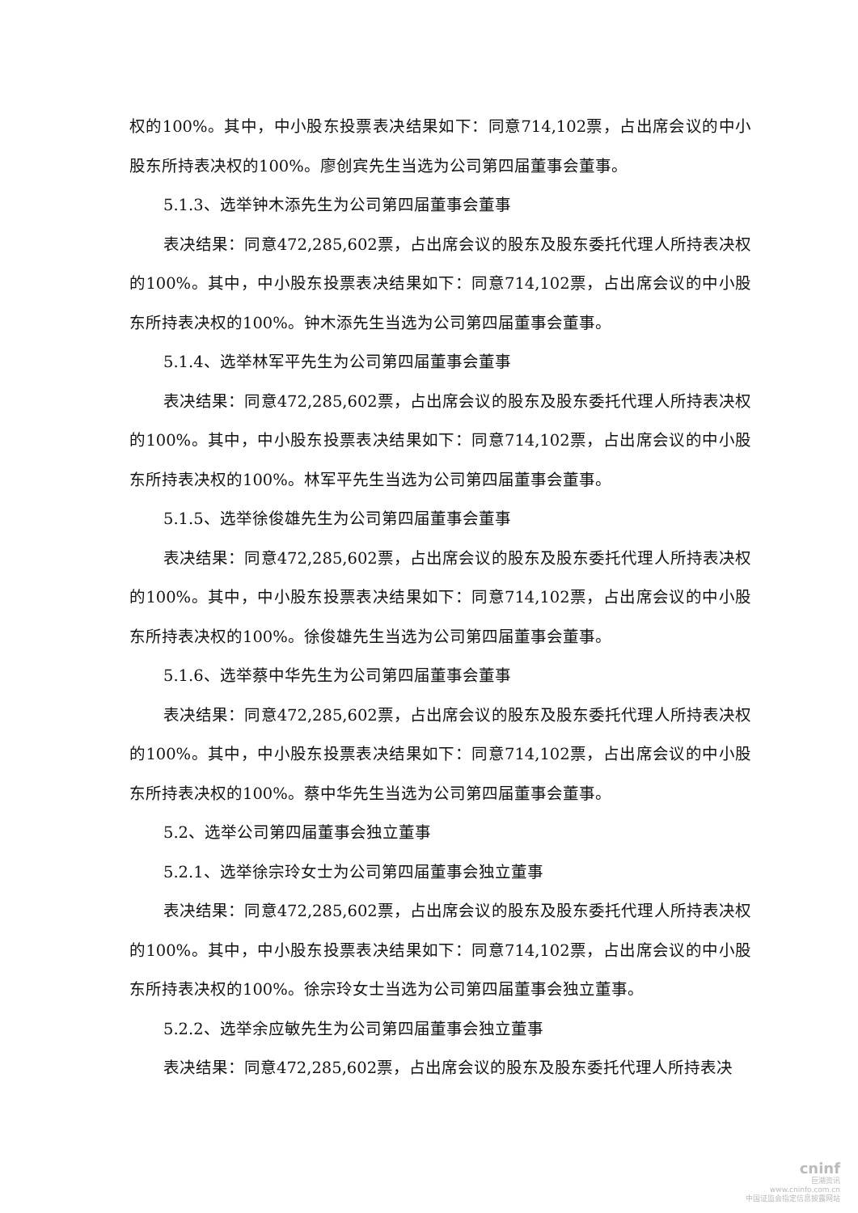权的100%。其中，中小股东投票表决结果如下：同意714,102票，占出席会议的中小股东所持表决权的100%。廖创宾先生当选为公司第四届董事会董事。
5.1.3、选举钟木添先生为公司第四届董事会董事
表决结果：同意472,285,602票，占出席会议的股东及股东委托代理人所持表决权的100%。其中，中小股东投票表决结果如下：同意714,102票，占出席会议的中小股东所持表决权的100%。钟木添先生当选为公司第四届董事会董事。
5.1.4、选举林军平先生为公司第四届董事会董事
表决结果：同意472,285,602票，占出席会议的股东及股东委托代理人所持表决权的100%。其中，中小股东投票表决结果如下：同意714,102票，占出席会议的中小股东所持表决权的100%。林军平先生当选为公司第四届董事会董事。
5.1.5、选举徐俊雄先生为公司第四届董事会董事
表决结果：同意472,285,602票，占出席会议的股东及股东委托代理人所持表决权的100%。其中，中小股东投票表决结果如下：同意714,102票，占出席会议的中小股东所持表决权的100%。徐俊雄先生当选为公司第四届董事会董事。
5.1.6、选举蔡中华先生为公司第四届董事会董事
表决结果：同意472,285,602票，占出席会议的股东及股东委托代理人所持表决权的100%。其中，中小股东投票表决结果如下：同意714,102票，占出席会议的中小股东所持表决权的100%。蔡中华先生当选为公司第四届董事会董事。
5.2、选举公司第四届董事会独立董事
5.2.1、选举徐宗玲女士为公司第四届董事会独立董事
表决结果：同意472,285,602票，占出席会议的股东及股东委托代理人所持表决权的100%。其中，中小股东投票表决结果如下：同意714,102票，占出席会议的中小股东所持表决权的100%。徐宗玲女士当选为公司第四届董事会独立董事。
5.2.2、选举余应敏先生为公司第四届董事会独立董事
表决结果：同意472,285,602票，占出席会议的股东及股东委托代理人所持表决
cninf
巨潮资讯
www.cninfo.com.cn
中国证监会指定信息披露网站